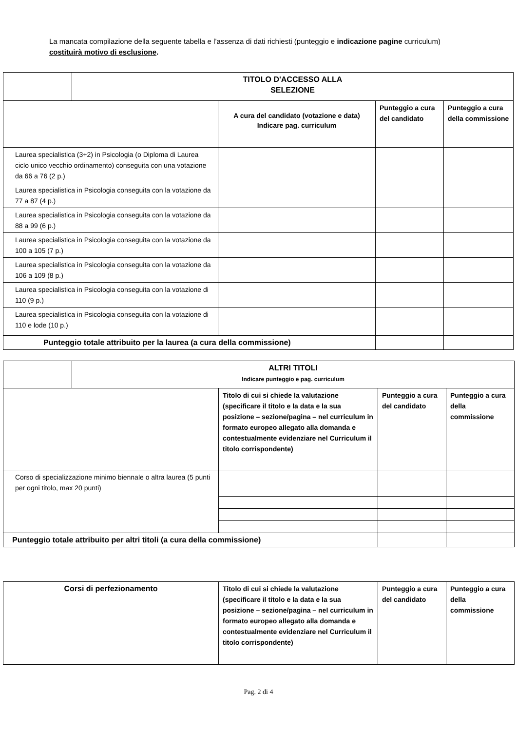La mancata compilazione della seguente tabella e l’assenza di dati richiesti (punteggio e indicazione pagine curriculum) costituirà motivo di esclusione.
| | TITOLO D'ACCESSO ALLA SELEZIONE | | | |
| | | A cura del candidato (votazione e data) Indicare pag. curriculum | Punteggio a cura del candidato | Punteggio a cura della commissione |
| Laurea specialistica (3+2) in Psicologia (o Diploma di Laurea ciclo unico vecchio ordinamento) conseguita con una votazione da 66 a 76 (2 p.) | | | | |
| Laurea specialistica in Psicologia conseguita con la votazione da 77 a 87 (4 p.) | | | | |
| Laurea specialistica in Psicologia conseguita con la votazione da 88 a 99 (6 p.) | | | | |
| Laurea specialistica in Psicologia conseguita con la votazione da 100 a 105 (7 p.) | | | | |
| Laurea specialistica in Psicologia conseguita con la votazione da 106 a 109 (8 p.) | | | | |
| Laurea specialistica in Psicologia conseguita con la votazione di 110 (9 p.) | | | | |
| Laurea specialistica in Psicologia conseguita con la votazione di 110 e lode (10 p.) | | | | |
| Punteggio totale attribuito per la laurea (a cura della commissione) | | | | |
| | ALTRI TITOLI Indicare punteggio e pag. curriculum | | | |
| | | Titolo di cui si chiede la valutazione (specificare il titolo e la data e la sua posizione – sezione/pagina – nel curriculum in formato europeo allegato alla domanda e contestualmente evidenziare nel Curriculum il titolo corrispondente) | Punteggio a cura del candidato | Punteggio a cura della commissione |
| Corso di specializzazione minimo biennale o altra laurea (5 punti per ogni titolo, max 20 punti) | | | | |
| Punteggio totale attribuito per altri titoli (a cura della commissione) | | | | |
| Corsi di perfezionamento | Titolo di cui si chiede la valutazione (specificare il titolo e la data e la sua posizione – sezione/pagina – nel curriculum in formato europeo allegato alla domanda e contestualmente evidenziare nel Curriculum il titolo corrispondente) | Punteggio a cura del candidato | Punteggio a cura della commissione |
| --- | --- | --- | --- |
Pag. 2 di 4